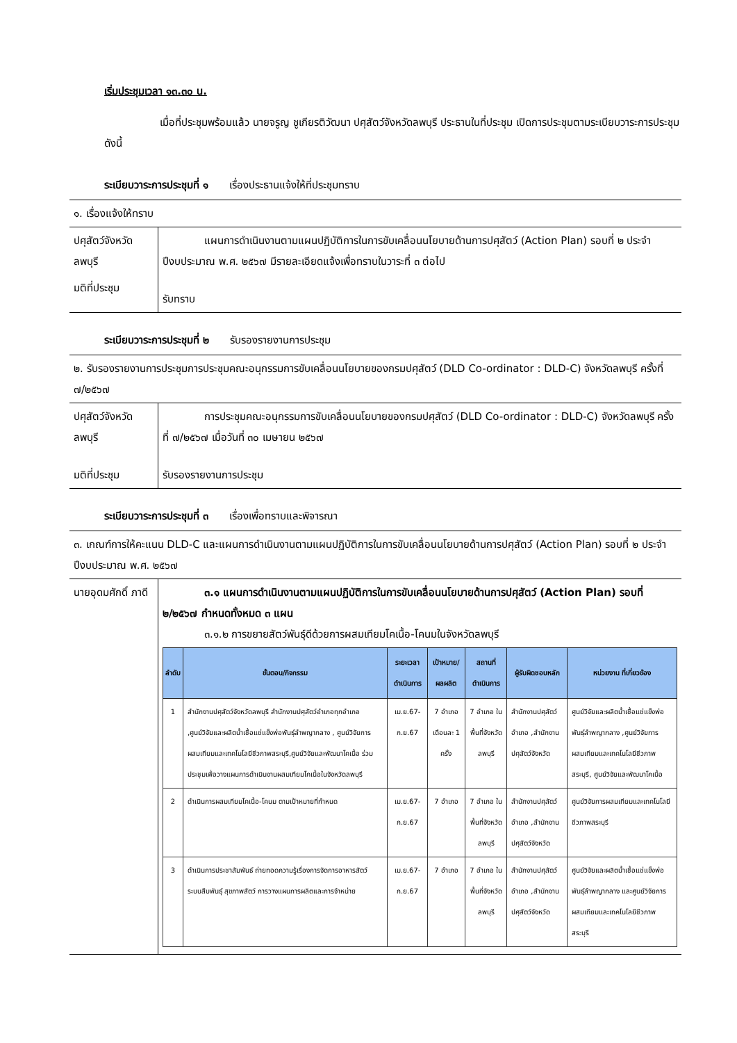เริ่มประชุมเวลา ๑๓.๓๐ น.
เมื่อที่ประชุมพร้อมแล้ว นายจรูญ ชูเกียรติวัฒนา ปศุสัตว์จังหวัดลพบุรี ประธานในที่ประชุม เปิดการประชุมตามระเบียบวาระการประชุม ดังนี้
ระเบียบวาระการประชุมที่ ๑ เรื่องประธานแจ้งให้ที่ประชุมทราบ
| ๑. เรื่องแจ้งให้ทราบ | |
| ปศุสัตว์จังหวัด ลพบุรี | แผนการดำเนินงานตามแผนปฏิบัติการในการขับเคลื่อนนโยบายด้านการปศุสัตว์ (Action Plan) รอบที่ ๒ ประจำปีงบประมาณ พ.ศ. ๒๕๖๗ มีรายละเอียดแจ้งเพื่อทราบในวาระที่ ๓ ต่อไป |
| มติที่ประชุม | รับทราบ |
ระเบียบวาระการประชุมที่ ๒ รับรองรายงานการประชุม
| ๒. รับรองรายงานการประชุมการประชุมคณะอนุกรรมการขับเคลื่อนนโยบายของกรมปศุสัตว์ (DLD Co-ordinator : DLD-C) จังหวัดลพบุรี ครั้งที่ ๗/๒๕๖๗ | |
| ปศุสัตว์จังหวัด ลพบุรี | การประชุมคณะอนุกรรมการขับเคลื่อนนโยบายของกรมปศุสัตว์ (DLD Co-ordinator : DLD-C) จังหวัดลพบุรี ครั้งที่ ๗/๒๕๖๗ เมื่อวันที่ ๓๐ เมษายน ๒๕๖๗ |
| มติที่ประชุม | รับรองรายงานการประชุม |
ระเบียบวาระการประชุมที่ ๓ เรื่องเพื่อทราบและพิจารณา
| ๓. เกณฑ์การให้คะแนน DLD-C และแผนการดำเนินงานตามแผนปฏิบัติการในการขับเคลื่อนนโยบายด้านการปศุสัตว์ (Action Plan) รอบที่ ๒ ประจำปีงบประมาณ พ.ศ. ๒๕๖๗ | |
| นายอุดมศักดิ์ ภาดี | ๓.๑ แผนการดำเนินงานตามแผนปฏิบัติการในการขับเคลื่อนนโยบายด้านการปศุสัตว์ (Action Plan) รอบที่ ๒/๒๕๖๗ กำหนดทั้งหมด ๓ แผน ๓.๑.๒ การขยายสัตว์พันธุ์ดีด้วยการผสมเทียมโคเนื้อ-โคนมในจังหวัดลพบุรี / ลำดับ / ขั้นตอน/กิจกรรม / ระยะเวลาดำเนินการ / เป้าหมาย/ผลผลิต / สถานที่ ดำเนินการ / ผู้รับผิดชอบหลัก / หน่วยงาน ที่เกี่ยวข้อง / / --- / --- / --- / --- / --- / --- / --- / / 1 / สำนักงานปศุสัตว์จังหวัดลพบุรี สำนักงานปศุสัตว์อำเภอทุกอำเภอ ,ศูนย์วิจัยและผลิตน้ำเชื้อแช่แข็งพ่อพันธุ์ลำพญากลาง , ศูนย์วิจัยการผสมเทียมและเทคโนโลยีชีวภาพสระบุรี,ศูนย์วิจัยและพัฒนาโคเนื้อ ร่วมประชุมเพื่อวางแผนการดำเนินงานผสมเทียมโคเนื้อในจังหวัดลพบุรี / เม.ย.67-ก.ย.67 / 7 อำเภอ เดือนละ 1 ครั้ง / 7 อำเภอ ในพื้นที่จังหวัดลพบุรี / สำนักงานปศุสัตว์อำเภอ ,สำนักงานปศุสัตว์จังหวัด / ศูนย์วิจัยและผลิตน้ำเชื้อแช่แข็งพ่อพันธุ์ลำพญากลาง ,ศูนย์วิจัยการผสมเทียมและเทคโนโลยีชีวภาพสระบุรี, ศูนย์วิจัยและพัฒนาโคเนื้อ / / 2 / ดำเนินการผสมเทียมโคเนื้อ-โคนม ตามเป้าหมายที่กำหนด / เม.ย.67-ก.ย.67 / 7 อำเภอ / 7 อำเภอ ในพื้นที่จังหวัดลพบุรี / สำนักงานปศุสัตว์อำเภอ ,สำนักงานปศุสัตว์จังหวัด / ศูนย์วิจัยการผสมเทียมและเทคโนโลยีชีวภาพสระบุรี / / 3 / ดำเนินการประชาสัมพันธ์ ถ่ายทอดความรู้เรื่องการจัดการอาหารสัตว์ ระบบสืบพันธุ์ สุขภาพสัตว์ การวางแผนการผลิตและการจำหน่าย / เม.ย.67-ก.ย.67 / 7 อำเภอ / 7 อำเภอ ในพื้นที่จังหวัดลพบุรี / สำนักงานปศุสัตว์อำเภอ ,สำนักงานปศุสัตว์จังหวัด / ศูนย์วิจัยและผลิตน้ำเชื้อแช่แข็งพ่อพันธุ์ลำพญากลาง และศูนย์วิจัยการผสมเทียมและเทคโนโลยีชีวภาพสระบุรี / |